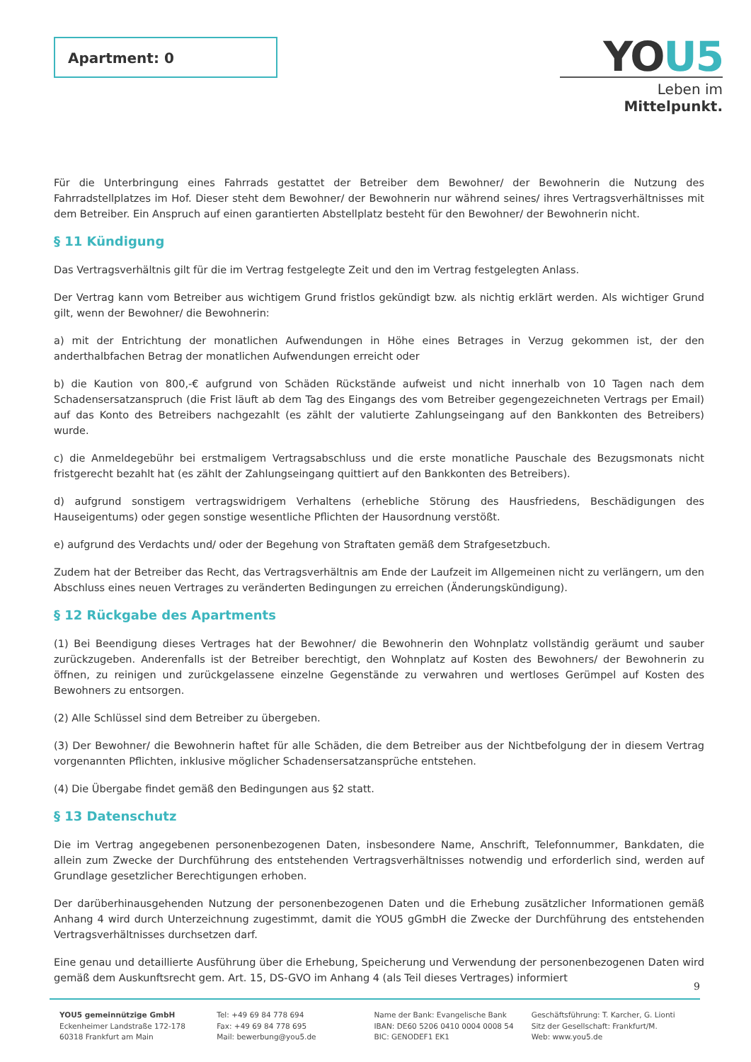Apartment: 0
YOU5
Leben im Mittelpunkt.
Für die Unterbringung eines Fahrrads gestattet der Betreiber dem Bewohner/ der Bewohnerin die Nutzung des Fahrradstellplatzes im Hof. Dieser steht dem Bewohner/ der Bewohnerin nur während seines/ ihres Vertragsverhältnisses mit dem Betreiber. Ein Anspruch auf einen garantierten Abstellplatz besteht für den Bewohner/ der Bewohnerin nicht.
§ 11 Kündigung
Das Vertragsverhältnis gilt für die im Vertrag festgelegte Zeit und den im Vertrag festgelegten Anlass.
Der Vertrag kann vom Betreiber aus wichtigem Grund fristlos gekündigt bzw. als nichtig erklärt werden. Als wichtiger Grund gilt, wenn der Bewohner/ die Bewohnerin:
a) mit der Entrichtung der monatlichen Aufwendungen in Höhe eines Betrages in Verzug gekommen ist, der den anderthalbfachen Betrag der monatlichen Aufwendungen erreicht oder
b) die Kaution von 800,-€ aufgrund von Schäden Rückstände aufweist und nicht innerhalb von 10 Tagen nach dem Schadensersatzanspruch (die Frist läuft ab dem Tag des Eingangs des vom Betreiber gegengezeichneten Vertrags per Email) auf das Konto des Betreibers nachgezahlt (es zählt der valutierte Zahlungseingang auf den Bankkonten des Betreibers) wurde.
c) die Anmeldegebühr bei erstmaligem Vertragsabschluss und die erste monatliche Pauschale des Bezugsmonats nicht fristgerecht bezahlt hat (es zählt der Zahlungseingang quittiert auf den Bankkonten des Betreibers).
d) aufgrund sonstigem vertragswidrigem Verhaltens (erhebliche Störung des Hausfriedens, Beschädigungen des Hauseigentums) oder gegen sonstige wesentliche Pflichten der Hausordnung verstößt.
e) aufgrund des Verdachts und/ oder der Begehung von Straftaten gemäß dem Strafgesetzbuch.
Zudem hat der Betreiber das Recht, das Vertragsverhältnis am Ende der Laufzeit im Allgemeinen nicht zu verlängern, um den Abschluss eines neuen Vertrages zu veränderten Bedingungen zu erreichen (Änderungskündigung).
§ 12 Rückgabe des Apartments
(1) Bei Beendigung dieses Vertrages hat der Bewohner/ die Bewohnerin den Wohnplatz vollständig geräumt und sauber zurückzugeben. Anderenfalls ist der Betreiber berechtigt, den Wohnplatz auf Kosten des Bewohners/ der Bewohnerin zu öffnen, zu reinigen und zurückgelassene einzelne Gegenstände zu verwahren und wertloses Gerümpel auf Kosten des Bewohners zu entsorgen.
(2) Alle Schlüssel sind dem Betreiber zu übergeben.
(3) Der Bewohner/ die Bewohnerin haftet für alle Schäden, die dem Betreiber aus der Nichtbefolgung der in diesem Vertrag vorgenannten Pflichten, inklusive möglicher Schadensersatzansprüche entstehen.
(4) Die Übergabe findet gemäß den Bedingungen aus §2 statt.
§ 13 Datenschutz
Die im Vertrag angegebenen personenbezogenen Daten, insbesondere Name, Anschrift, Telefonnummer, Bankdaten, die allein zum Zwecke der Durchführung des entstehenden Vertragsverhältnisses notwendig und erforderlich sind, werden auf Grundlage gesetzlicher Berechtigungen erhoben.
Der darüberhinausgehenden Nutzung der personenbezogenen Daten und die Erhebung zusätzlicher Informationen gemäß Anhang 4 wird durch Unterzeichnung zugestimmt, damit die YOU5 gGmbH die Zwecke der Durchführung des entstehenden Vertragsverhältnisses durchsetzen darf.
Eine genau und detaillierte Ausführung über die Erhebung, Speicherung und Verwendung der personenbezogenen Daten wird gemäß dem Auskunftsrecht gem. Art. 15, DS-GVO im Anhang 4 (als Teil dieses Vertrages) informiert
9
YOU5 gemeinnützige GmbH
Eckenheimer Landstraße 172-178
60318 Frankfurt am Main
Tel: +49 69 84 778 694
Fax: +49 69 84 778 695
Mail: bewerbung@you5.de
Name der Bank: Evangelische Bank
IBAN: DE60 5206 0410 0004 0008 54
BIC: GENODEF1 EK1
Geschäftsführung: T. Karcher, G. Lionti
Sitz der Gesellschaft: Frankfurt/M.
Web: www.you5.de